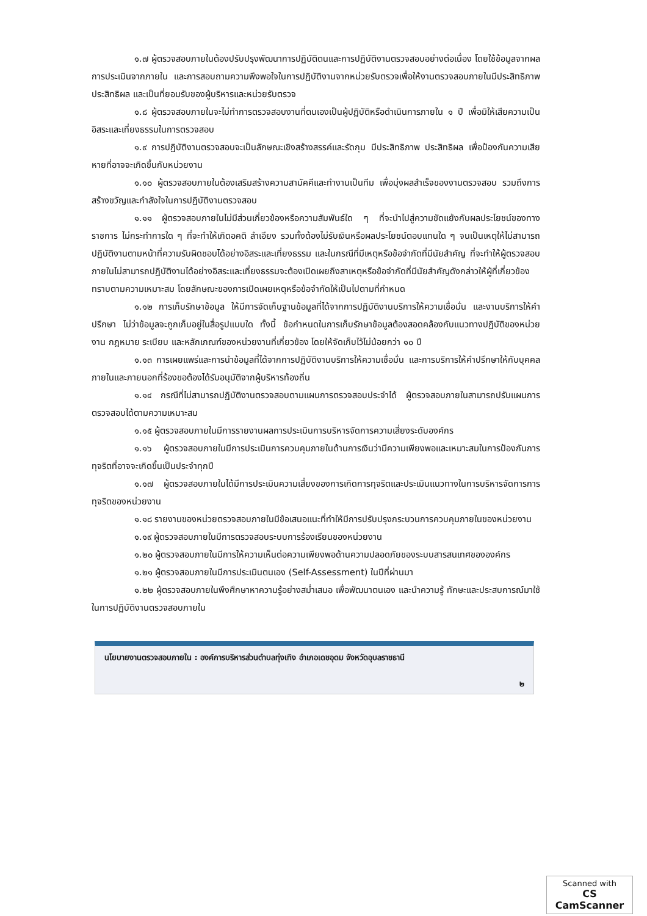๑.๗ ผู้ตรวจสอบภายในต้องปรับปรุงพัฒนาการปฏิบัติตนและการปฏิบัติงานตรวจสอบอย่างต่อเนื่อง โดยใช้ข้อมูลจากผลการประเมินจากภายใน และการสอบถามความพึงพอใจในการปฏิบัติงานจากหน่วยรับตรวจเพื่อให้งานตรวจสอบภายในมีประสิทธิภาพ ประสิทธิผล และเป็นที่ยอมรับของผู้บริหารและหน่วยรับตรวจ
๑.๘ ผู้ตรวจสอบภายในจะไม่ทำการตรวจสอบงานที่ตนเองเป็นผู้ปฏิบัติหรือดำเนินการภายใน ๑ ปี เพื่อมิให้เสียความเป็นอิสระและเที่ยงธรรมในการตรวจสอบ
๑.๙ การปฏิบัติงานตรวจสอบจะเป็นลักษณะเชิงสร้างสรรค์และรัดกุม มีประสิทธิภาพ ประสิทธิผล เพื่อป้องกันความเสียหายที่อาจจะเกิดขึ้นกับหน่วยงาน
๑.๑๐ ผู้ตรวจสอบภายในต้องเสริมสร้างความสามัคคีและทำงานเป็นทีม เพื่อมุ่งผลสำเร็จของงานตรวจสอบ รวมถึงการสร้างขวัญและกำลังใจในการปฏิบัติงานตรวจสอบ
๑.๑๑ ผู้ตรวจสอบภายในไม่มีส่วนเกี่ยวข้องหรือความสัมพันธ์ใด ๆ ที่จะนำไปสู่ความขัดแย้งกับผลประโยชน์ของทางราชการ ไม่กระทำการใด ๆ ที่จะทำให้เกิดอคติ ลำเอียง รวมทั้งต้องไม่รับเงินหรือผลประโยชน์ตอบแทนใด ๆ จนเป็นเหตุให้ไม่สามารถปฏิบัติงานตามหน้าที่ความรับผิดชอบได้อย่างอิสระและเที่ยงธรรม และในกรณีที่มีเหตุหรือข้อจำกัดที่มีนัยสำคัญ ที่จะทำให้ผู้ตรวจสอบภายในไม่สามารถปฏิบัติงานได้อย่างอิสระและเที่ยงธรรมจะต้องเปิดเผยถึงสาเหตุหรือข้อจำกัดที่มีนัยสำคัญดังกล่าวให้ผู้ที่เกี่ยวข้องทราบตามความเหมาะสม โดยลักษณะของการเปิดเผยเหตุหรือข้อจำกัดให้เป็นไปตามที่กำหนด
๑.๑๒ การเก็บรักษาข้อมูล ให้มีการจัดเก็บฐานข้อมูลที่ได้จากการปฏิบัติงานบริการให้ความเชื่อมั่น และงานบริการให้คำปรึกษา ไม่ว่าข้อมูลจะถูกเก็บอยู่ในสื่อรูปแบบใด ทั้งนี้ ข้อกำหนดในการเก็บรักษาข้อมูลต้องสอดคล้องกับแนวทางปฏิบัติของหน่วยงาน กฎหมาย ระเบียบ และหลักเกณฑ์ของหน่วยงานที่เกี่ยวข้อง โดยให้จัดเก็บไว้ไม่น้อยกว่า ๑๐ ปี
๑.๑๓ การเผยแพร่และการนำข้อมูลที่ได้จากการปฏิบัติงานบริการให้ความเชื่อมั่น และการบริการให้คำปรึกษาให้กับบุคคลภายในและภายนอกที่ร้องขอต้องได้รับอนุมัติจากผู้บริหารท้องถิ่น
๑.๑๔ กรณีที่ไม่สามารถปฏิบัติงานตรวจสอบตามแผนการตรวจสอบประจำได้ ผู้ตรวจสอบภายในสามารถปรับแผนการตรวจสอบได้ตามความเหมาะสม
๑.๑๕ ผู้ตรวจสอบภายในมีการรายงานผลการประเมินการบริหารจัดการความเสี่ยงระดับองค์กร
๑.๑๖ ผู้ตรวจสอบภายในมีการประเมินการควบคุมภายในด้านการเงินว่ามีความเพียงพอและเหมาะสมในการป้องกันการทุจริตที่อาจจะเกิดขึ้นเป็นประจำทุกปี
๑.๑๗ ผู้ตรวจสอบภายในได้มีการประเมินความเสี่ยงของการเกิดการทุจริตและประเมินแนวทางในการบริหารจัดการการทุจริตของหน่วยงาน
๑.๑๘ รายงานของหน่วยตรวจสอบภายในมีข้อเสนอแนะที่ทำให้มีการปรับปรุงกระบวนการควบคุมภายในของหน่วยงาน
๑.๑๙ ผู้ตรวจสอบภายในมีการตรวจสอบระบบการร้องเรียนของหน่วยงาน
๑.๒๐ ผู้ตรวจสอบภายในมีการให้ความเห็นต่อความเพียงพอด้านความปลอดภัยของระบบสารสนเทศขององค์กร
๑.๒๑ ผู้ตรวจสอบภายในมีการประเมินตนเอง (Self-Assessment) ในปีที่ผ่านมา
๑.๒๒ ผู้ตรวจสอบภายในพึงศึกษาหาความรู้อย่างสม่ำเสมอ เพื่อพัฒนาตนเอง และนำความรู้ ทักษะและประสบการณ์มาใช้ในการปฏิบัติงานตรวจสอบภายใน
นโยบายงานตรวจสอบภายใน : องค์การบริหารส่วนตำบลทุ่งเทิง อำเภอเดชอุดม จังหวัดอุบลราชธานี
๒
Scanned with
CS CamScanner